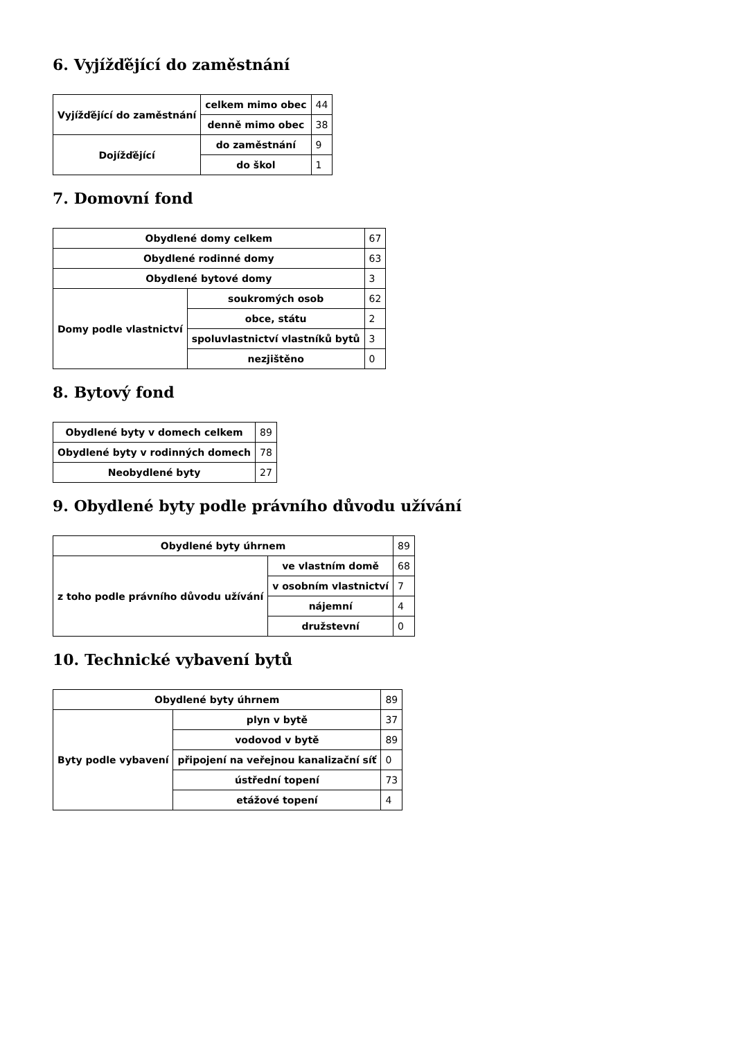6. Vyjížďějící do zaměstnání
| Vyjížďějící do zaměstnání | celkem mimo obec | 44 |
| | denně mimo obec | 38 |
| Dojížďějící | do zaměstnání | 9 |
| | do škol | 1 |
7. Domovní fond
| Obydlené domy celkem | | 67 |
| Obydlené rodinné domy | | 63 |
| Obydlené bytové domy | | 3 |
| Domy podle vlastnictví | soukromých osob | 62 |
| | obce, státu | 2 |
| | spoluvlastnictví vlastníků bytů | 3 |
| | nezjištěno | 0 |
8. Bytový fond
| Obydlené byty v domech celkem | 89 |
| Obydlené byty v rodinných domech | 78 |
| Neobydlené byty | 27 |
9. Obydlené byty podle právního důvodu užívání
| Obydlené byty úhrnem | | 89 |
| z toho podle právního důvodu užívání | ve vlastním domě | 68 |
| | v osobním vlastnictví | 7 |
| | nájemní | 4 |
| | družstevní | 0 |
10. Technické vybavení bytů
| Obydlené byty úhrnem | | 89 |
| Byty podle vybavení | plyn v bytě | 37 |
| | vodovod v bytě | 89 |
| | připojení na veřejnou kanalizační síť | 0 |
| | ústřední topení | 73 |
| | etážové topení | 4 |